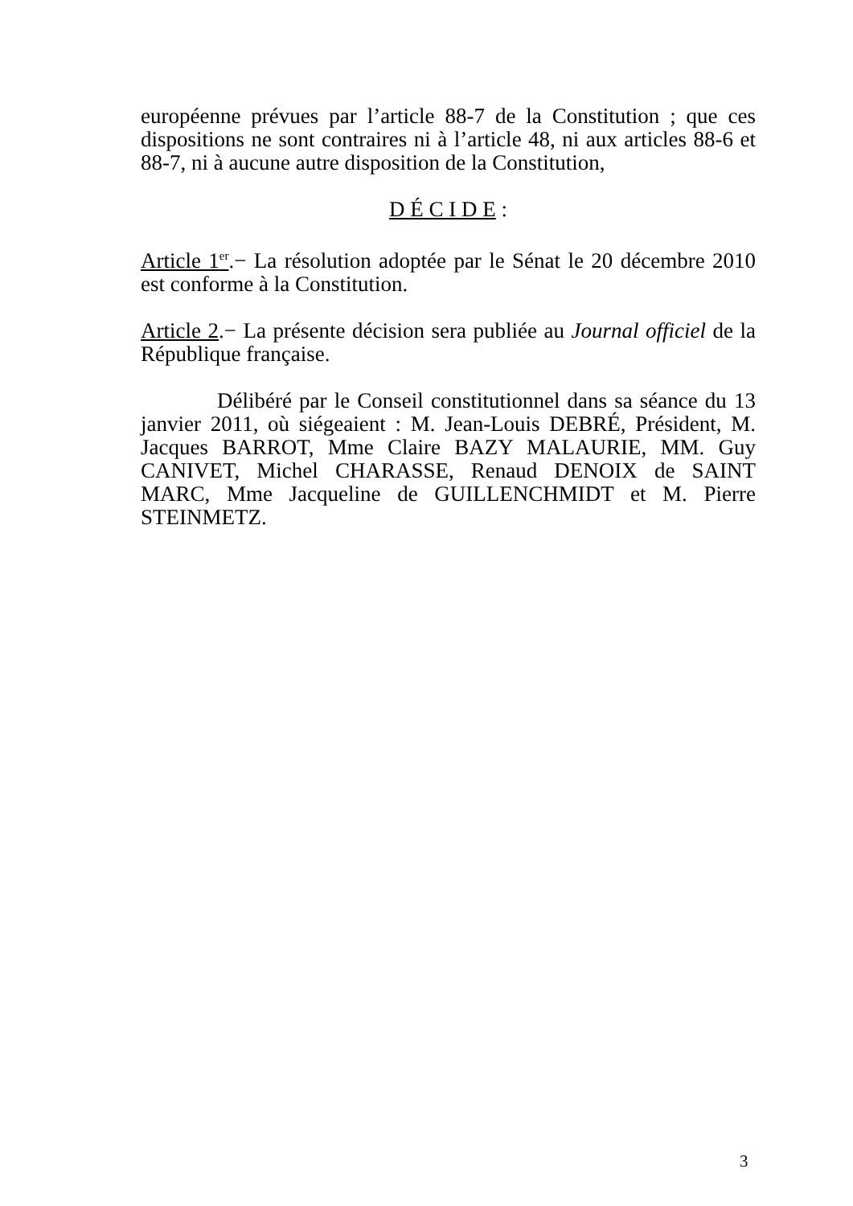européenne prévues par l’article 88-7 de la Constitution ; que ces dispositions ne sont contraires ni à l’article 48, ni aux articles 88-6 et 88-7, ni à aucune autre disposition de la Constitution,
D É C I D E :
Article 1<sup>er</sup>.− La résolution adoptée par le Sénat le 20 décembre 2010 est conforme à la Constitution.
Article 2.− La présente décision sera publiée au Journal officiel de la République française.
Délibéré par le Conseil constitutionnel dans sa séance du 13 janvier 2011, où siégeaient : M. Jean-Louis DEBRÉ, Président, M. Jacques BARROT, Mme Claire BAZY MALAURIE, MM. Guy CANIVET, Michel CHARASSE, Renaud DENOIX de SAINT MARC, Mme Jacqueline de GUILLENCHMIDT et M. Pierre STEINMETZ.
3